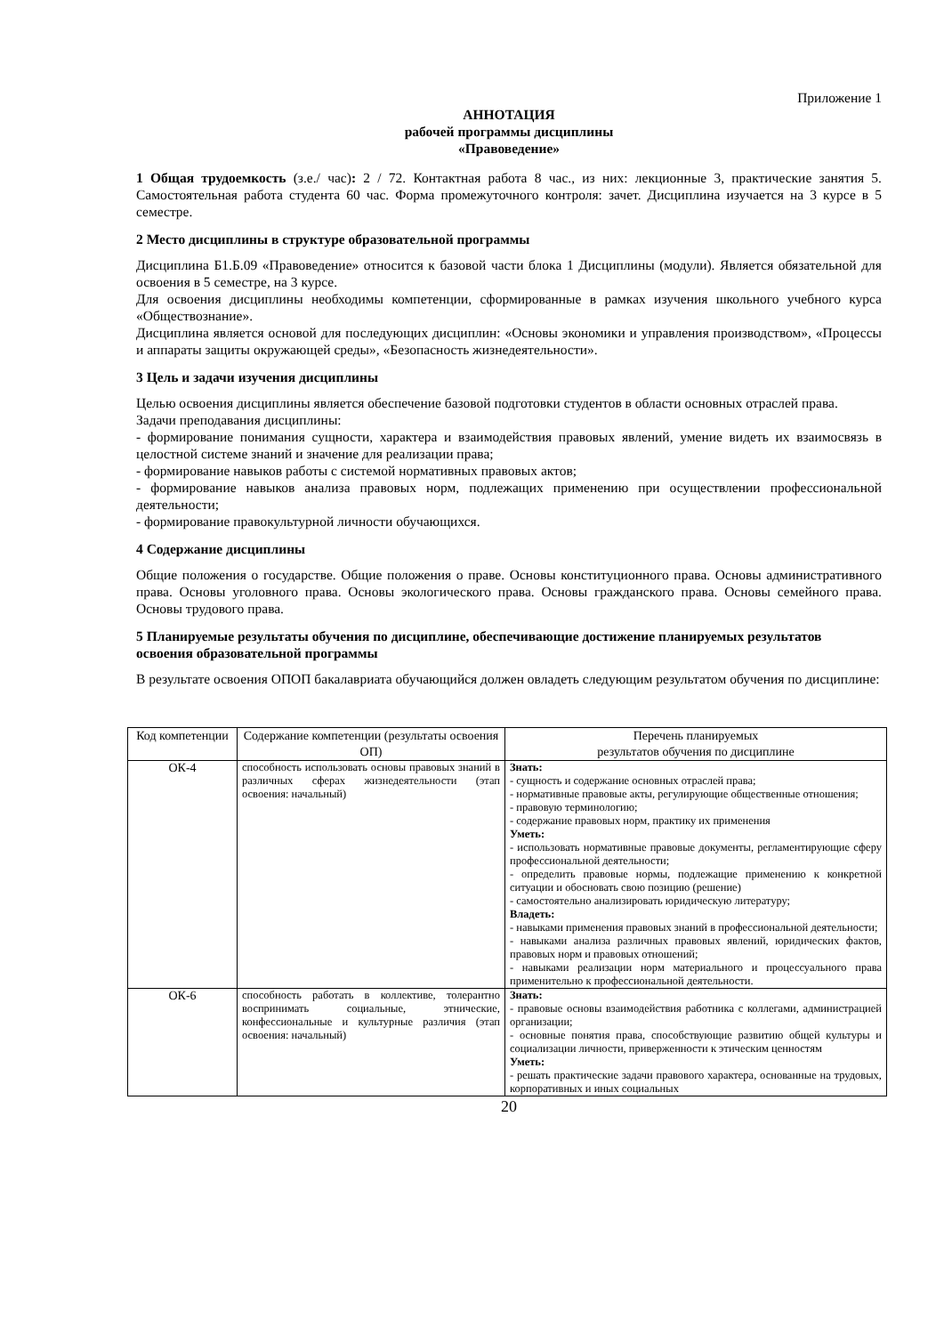Приложение 1
АННОТАЦИЯ
рабочей программы дисциплины
«Правоведение»
1 Общая трудоемкость (з.е./ час): 2 / 72. Контактная работа 8 час., из них: лекционные 3, практические занятия 5. Самостоятельная работа студента 60 час. Форма промежуточного контроля: зачет. Дисциплина изучается на 3 курсе в 5 семестре.
2 Место дисциплины в структуре образовательной программы
Дисциплина Б1.Б.09 «Правоведение» относится к базовой части блока 1 Дисциплины (модули). Является обязательной для освоения в 5 семестре, на 3 курсе.
Для освоения дисциплины необходимы компетенции, сформированные в рамках изучения школьного учебного курса «Обществознание».
Дисциплина является основой для последующих дисциплин: «Основы экономики и управления производством», «Процессы и аппараты защиты окружающей среды», «Безопасность жизнедеятельности».
3 Цель и задачи изучения дисциплины
Целью освоения дисциплины является обеспечение базовой подготовки студентов в области основных отраслей права.
Задачи преподавания дисциплины:
- формирование понимания сущности, характера и взаимодействия правовых явлений, умение видеть их взаимосвязь в целостной системе знаний и значение для реализации права;
- формирование навыков работы с системой нормативных правовых актов;
- формирование навыков анализа правовых норм, подлежащих применению при осуществлении профессиональной деятельности;
- формирование правокультурной личности обучающихся.
4 Содержание дисциплины
Общие положения о государстве. Общие положения о праве. Основы конституционного права. Основы административного права. Основы уголовного права. Основы экологического права. Основы гражданского права. Основы семейного права. Основы трудового права.
5 Планируемые результаты обучения по дисциплине, обеспечивающие достижение планируемых результатов освоения образовательной программы
В результате освоения ОПОП бакалавриата обучающийся должен овладеть следующим результатом обучения по дисциплине:
| Код компетенции | Содержание компетенции (результаты освоения ОП) | Перечень планируемых результатов обучения по дисциплине |
| --- | --- | --- |
| ОК-4 | способность использовать основы правовых знаний в различных сферах жизнедеятельности (этап освоения: начальный) | Знать: - сущность и содержание основных отраслей права; - нормативные правовые акты, регулирующие общественные отношения; - правовую терминологию; - содержание правовых норм, практику их применения Уметь: - использовать нормативные правовые документы, регламентирующие сферу профессиональной деятельности; - определить правовые нормы, подлежащие применению к конкретной ситуации и обосновать свою позицию (решение) - самостоятельно анализировать юридическую литературу; Владеть: - навыками применения правовых знаний в профессиональной деятельности; - навыками анализа различных правовых явлений, юридических фактов, правовых норм и правовых отношений; - навыками реализации норм материального и процессуального права применительно к профессиональной деятельности. |
| ОК-6 | способность работать в коллективе, толерантно воспринимать социальные, этнические, конфессиональные и культурные различия (этап освоения: начальный) | Знать: - правовые основы взаимодействия работника с коллегами, администрацией организации; - основные понятия права, способствующие развитию общей культуры и социализации личности, приверженности к этическим ценностям Уметь: - решать практические задачи правового характера, основанные на трудовых, корпоративных и иных социальных |
20